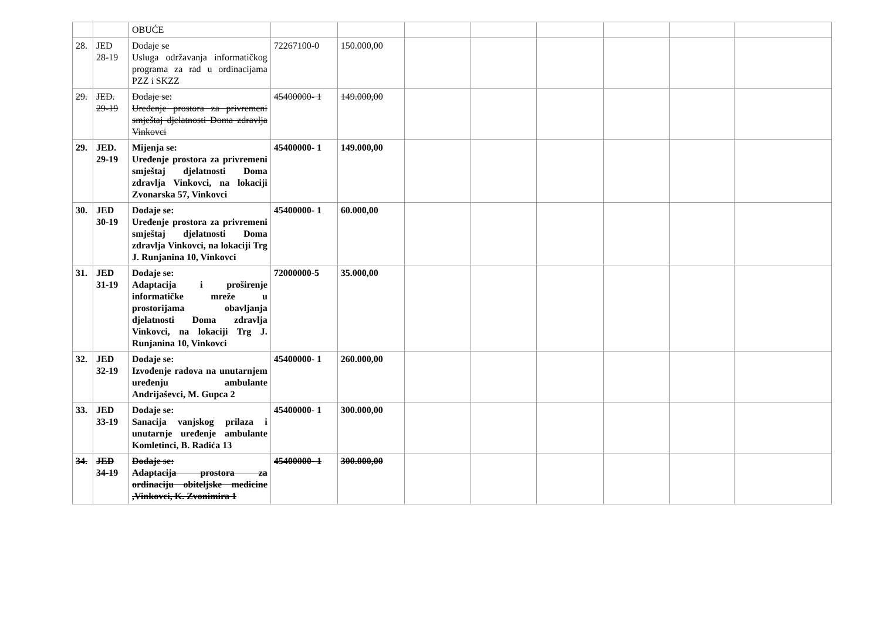| | | OBUĆE | | | | | | | | |
| 28. | JED 28-19 | Dodaje se Usluga održavanja informatičkog programa za rad u ordinacijama PZZ i SKZZ | 72267100-0 | 150.000,00 | | | | | | |
| 29. | JED. 29-19 | Dodaje se: Uređenje prostora za privremeni smještaj djelatnosti Doma zdravlja Vinkovci | 45400000- 1 | 149.000,00 | | | | | | |
| 29. | JED. 29-19 | Mijenja se: Uređenje prostora za privremeni smještaj djelatnosti Doma zdravlja Vinkovci, na lokaciji Zvonarska 57, Vinkovci | 45400000- 1 | 149.000,00 | | | | | | |
| 30. | JED 30-19 | Dodaje se: Uređenje prostora za privremeni smještaj djelatnosti Doma zdravlja Vinkovci, na lokaciji Trg J. Runjanina 10, Vinkovci | 45400000- 1 | 60.000,00 | | | | | | |
| 31. | JED 31-19 | Dodaje se: Adaptacija i proširenje informatičke mreže u prostorijama obavljanja djelatnosti Doma zdravlja Vinkovci, na lokaciji Trg J. Runjanina 10, Vinkovci | 72000000-5 | 35.000,00 | | | | | | |
| 32. | JED 32-19 | Dodaje se: Izvođenje radova na unutarnjem uređenju ambulante Andrijaševci, M. Gupca 2 | 45400000- 1 | 260.000,00 | | | | | | |
| 33. | JED 33-19 | Dodaje se: Sanacija vanjskog prilaza i unutarnje uređenje ambulante Komletinci, B. Radića 13 | 45400000- 1 | 300.000,00 | | | | | | |
| 34. | JED 34-19 | Dodaje se: Adaptacija prostora za ordinaciju obiteljske medicine ,Vinkovci, K. Zvonimira 1 | 45400000- 1 | 300.000,00 | | | | | | |